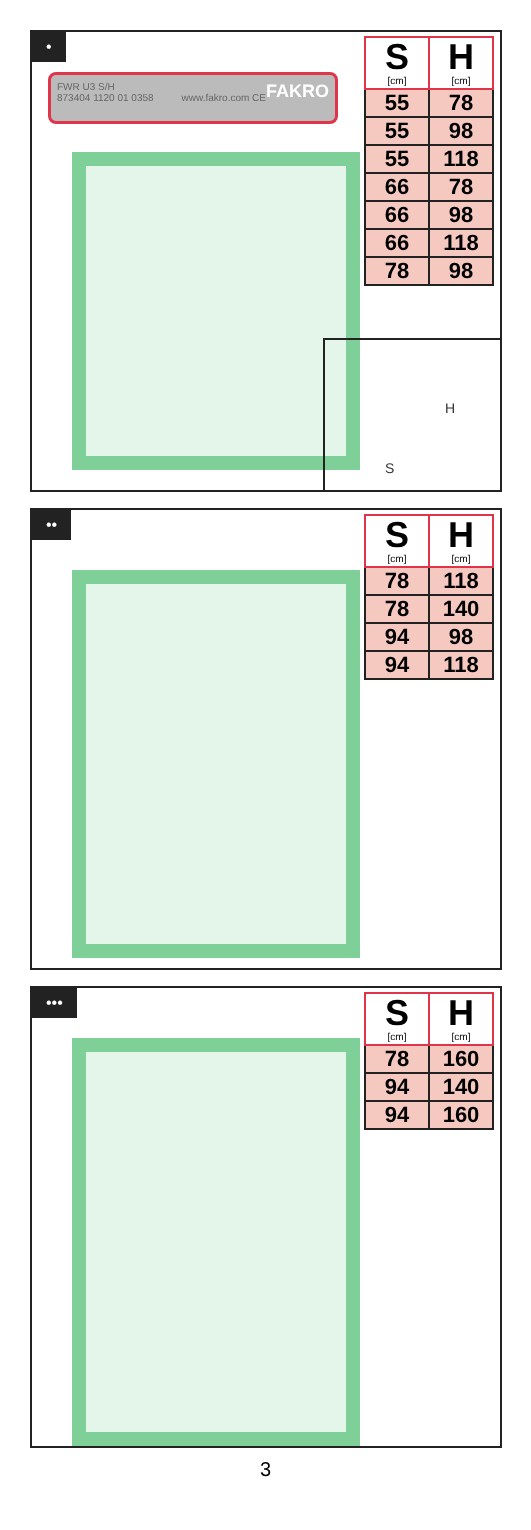•
FWR U3 S/H FAKRO
873404 1120 01 0358 www.fakro.com CE
| S [cm] | H [cm] |
| --- | --- |
| 55 | 78 |
| 55 | 98 |
| 55 | 118 |
| 66 | 78 |
| 66 | 98 |
| 66 | 118 |
| 78 | 98 |
H
S
••
| S [cm] | H [cm] |
| --- | --- |
| 78 | 118 |
| 78 | 140 |
| 94 | 98 |
| 94 | 118 |
•••
| S [cm] | H [cm] |
| --- | --- |
| 78 | 160 |
| 94 | 140 |
| 94 | 160 |
3